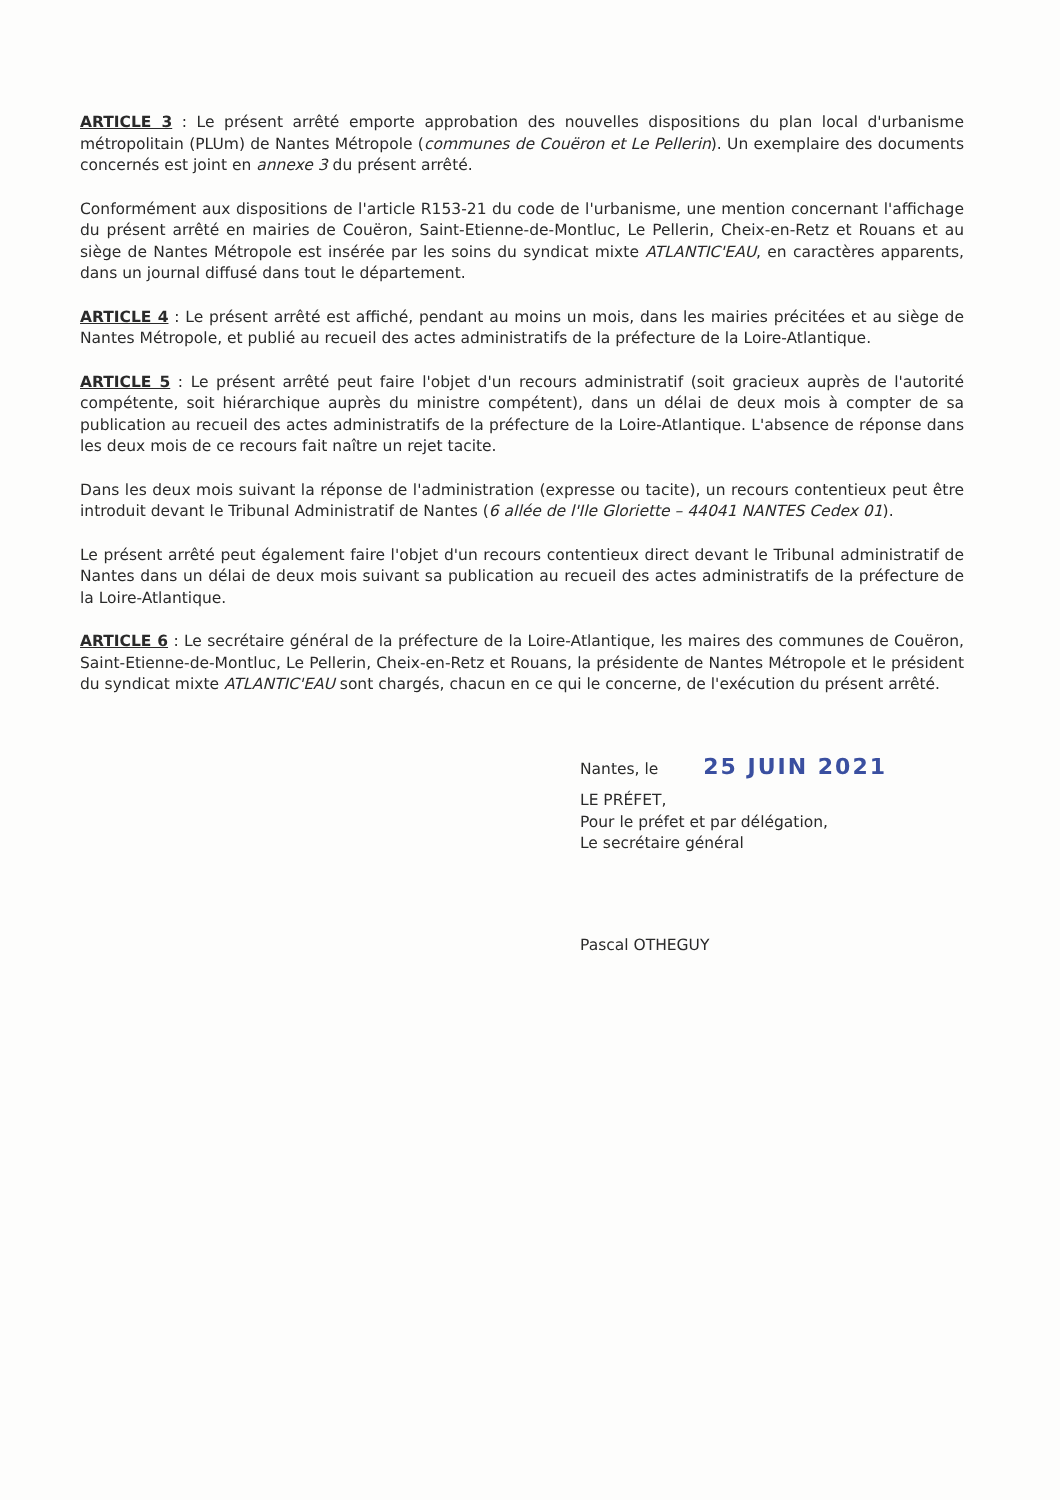ARTICLE 3 : Le présent arrêté emporte approbation des nouvelles dispositions du plan local d'urbanisme métropolitain (PLUm) de Nantes Métropole (communes de Couëron et Le Pellerin). Un exemplaire des documents concernés est joint en annexe 3 du présent arrêté.
Conformément aux dispositions de l'article R153-21 du code de l'urbanisme, une mention concernant l'affichage du présent arrêté en mairies de Couëron, Saint-Etienne-de-Montluc, Le Pellerin, Cheix-en-Retz et Rouans et au siège de Nantes Métropole est insérée par les soins du syndicat mixte ATLANTIC'EAU, en caractères apparents, dans un journal diffusé dans tout le département.
ARTICLE 4 : Le présent arrêté est affiché, pendant au moins un mois, dans les mairies précitées et au siège de Nantes Métropole, et publié au recueil des actes administratifs de la préfecture de la Loire-Atlantique.
ARTICLE 5 : Le présent arrêté peut faire l'objet d'un recours administratif (soit gracieux auprès de l'autorité compétente, soit hiérarchique auprès du ministre compétent), dans un délai de deux mois à compter de sa publication au recueil des actes administratifs de la préfecture de la Loire-Atlantique. L'absence de réponse dans les deux mois de ce recours fait naître un rejet tacite.
Dans les deux mois suivant la réponse de l'administration (expresse ou tacite), un recours contentieux peut être introduit devant le Tribunal Administratif de Nantes (6 allée de l'Ile Gloriette – 44041 NANTES Cedex 01).
Le présent arrêté peut également faire l'objet d'un recours contentieux direct devant le Tribunal administratif de Nantes dans un délai de deux mois suivant sa publication au recueil des actes administratifs de la préfecture de la Loire-Atlantique.
ARTICLE 6 : Le secrétaire général de la préfecture de la Loire-Atlantique, les maires des communes de Couëron, Saint-Etienne-de-Montluc, Le Pellerin, Cheix-en-Retz et Rouans, la présidente de Nantes Métropole et le président du syndicat mixte ATLANTIC'EAU sont chargés, chacun en ce qui le concerne, de l'exécution du présent arrêté.
Nantes, le 25 JUIN 2021
LE PRÉFET,
Pour le préfet et par délégation,
Le secrétaire général
Pascal OTHEGUY